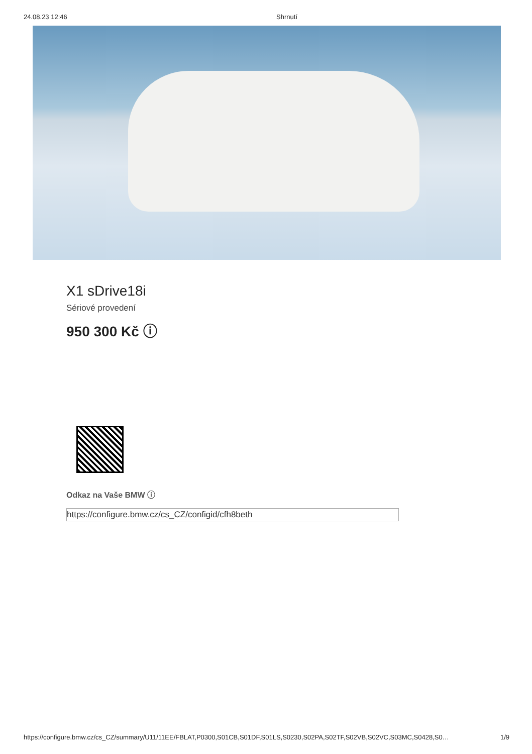24.08.23 12:46 Shrnutí
X1 sDrive18i
Sériové provedení
950 300 Kč ⓘ
Odkaz na Vaše BMW ⓘ
https://configure.bmw.cz/cs_CZ/configid/cfh8beth
https://configure.bmw.cz/cs_CZ/summary/U11/11EE/FBLAT,P0300,S01CB,S01DF,S01LS,S0230,S02PA,S02TF,S02VB,S02VC,S03MC,S0428,S0… 1/9